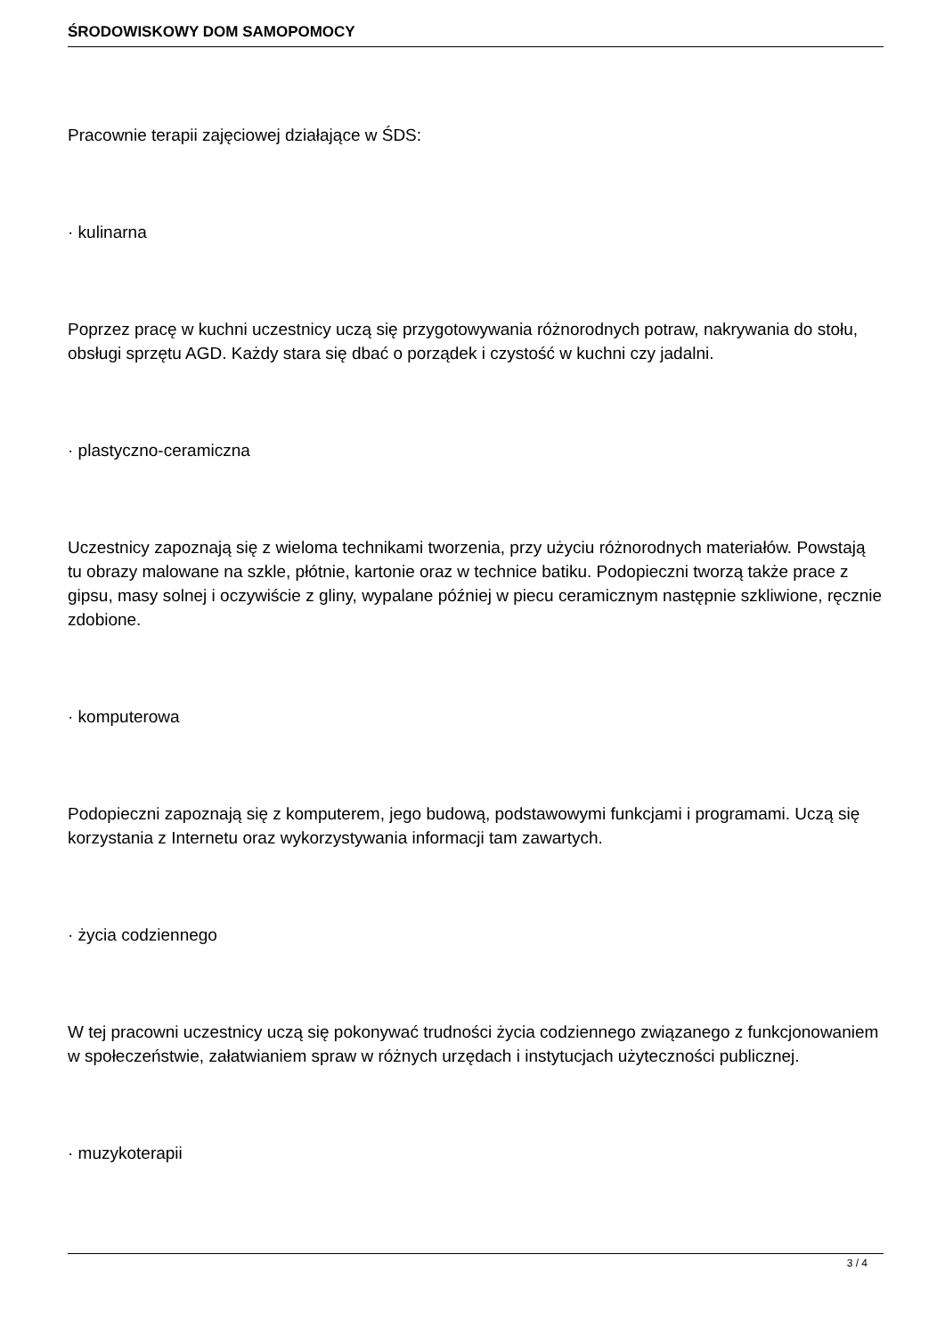ŚRODOWISKOWY DOM SAMOPOMOCY
Pracownie terapii zajęciowej działające w ŚDS:
· kulinarna
Poprzez pracę w kuchni uczestnicy uczą się przygotowywania różnorodnych potraw, nakrywania do stołu, obsługi sprzętu AGD. Każdy stara się dbać o porządek i czystość w kuchni czy jadalni.
· plastyczno-ceramiczna
Uczestnicy zapoznają się z wieloma technikami tworzenia, przy użyciu różnorodnych materiałów. Powstają tu obrazy malowane na szkle, płótnie, kartonie oraz w technice batiku. Podopieczni tworzą także prace z gipsu, masy solnej i oczywiście z gliny, wypalane później w piecu ceramicznym następnie szkliwione, ręcznie zdobione.
· komputerowa
Podopieczni zapoznają się z komputerem, jego budową, podstawowymi funkcjami i programami. Uczą się korzystania z Internetu oraz wykorzystywania informacji tam zawartych.
· życia codziennego
W tej pracowni uczestnicy uczą się pokonywać trudności życia codziennego związanego z funkcjonowaniem w społeczeństwie, załatwianiem spraw w różnych urzędach i instytucjach użyteczności publicznej.
· muzykoterapii
3 / 4